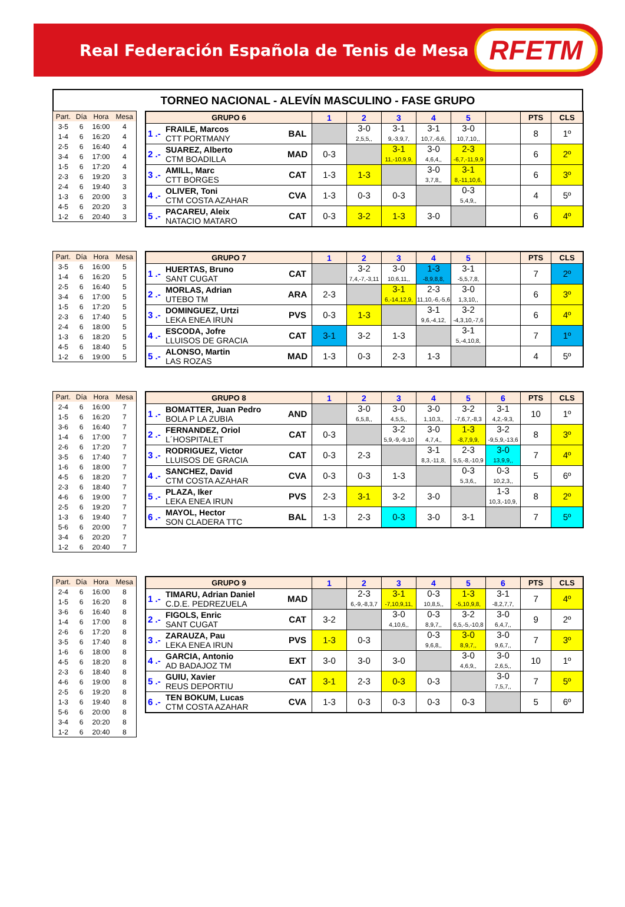Real Federación Española de Tenis de Mesa
RFETM
TORNEO NACIONAL - ALEVÍN MASCULINO - FASE GRUPO
| Part. | Día | Hora | Mesa |
| --- | --- | --- | --- |
| 3-5 | 6 | 16:00 | 4 |
| 1-4 | 6 | 16:20 | 4 |
| 2-5 | 6 | 16:40 | 4 |
| 3-4 | 6 | 17:00 | 4 |
| 1-5 | 6 | 17:20 | 4 |
| 2-3 | 6 | 19:20 | 3 |
| 2-4 | 6 | 19:40 | 3 |
| 1-3 | 6 | 20:00 | 3 |
| 4-5 | 6 | 20:20 | 3 |
| 1-2 | 6 | 20:40 | 3 |
| GRUPO 6 | | | 1 | 2 | 3 | 4 | 5 | | PTS | CLS |
| --- | --- | --- | --- | --- | --- | --- | --- | --- | --- | --- |
| 1 .- | FRAILE, Marcos CTT PORTMANY | BAL | | 3-0 2,5,5,, | 3-1 9,-3,9,7, | 3-1 10,7,-6,6, | 3-0 10,7,10,, | | 8 | 1º |
| 2 .- | SUAREZ, Alberto CTM BOADILLA | MAD | 0-3 | | 3-1 11,-10,9,9, | 3-0 4,6,4,, | 2-3 -6,7,-11,9,9 | | 6 | 2º |
| 3 .- | AMILL, Marc CTT BORGES | CAT | 1-3 | 1-3 | | 3-0 3,7,8,, | 3-1 8,-11,10,6, | | 6 | 3º |
| 4 .- | OLIVER, Toni CTM COSTA AZAHAR | CVA | 1-3 | 0-3 | 0-3 | | 0-3 5,4,9,, | | 4 | 5º |
| 5 .- | PACAREU, Aleix NATACIO MATARO | CAT | 0-3 | 3-2 | 1-3 | 3-0 | | | 6 | 4º |
| Part. | Día | Hora | Mesa |
| --- | --- | --- | --- |
| 3-5 | 6 | 16:00 | 5 |
| 1-4 | 6 | 16:20 | 5 |
| 2-5 | 6 | 16:40 | 5 |
| 3-4 | 6 | 17:00 | 5 |
| 1-5 | 6 | 17:20 | 5 |
| 2-3 | 6 | 17:40 | 5 |
| 2-4 | 6 | 18:00 | 5 |
| 1-3 | 6 | 18:20 | 5 |
| 4-5 | 6 | 18:40 | 5 |
| 1-2 | 6 | 19:00 | 5 |
| GRUPO 7 | | | 1 | 2 | 3 | 4 | 5 | | PTS | CLS |
| --- | --- | --- | --- | --- | --- | --- | --- | --- | --- | --- |
| 1 .- | HUERTAS, Bruno SANT CUGAT | CAT | | 3-2 7,4,-7,-3,11 | 3-0 10,6,11,, | 1-3 -8,9,8,8, | 3-1 -5,5,7,8, | | 7 | 2º |
| 2 .- | MORLAS, Adrian UTEBO TM | ARA | 2-3 | | 3-1 6,-14,12,9, | 2-3 11,10,-6,-5,6 | 3-0 1,3,10,, | | 6 | 3º |
| 3 .- | DOMINGUEZ, Urtzi LEKA ENEA IRUN | PVS | 0-3 | 1-3 | | 3-1 9,6,-4,12, | 3-2 -4,3,10,-7,6 | | 6 | 4º |
| 4 .- | ESCODA, Jofre LLUISOS DE GRACIA | CAT | 3-1 | 3-2 | 1-3 | | 3-1 5,-4,10,8, | | 7 | 1º |
| 5 .- | ALONSO, Martin LAS ROZAS | MAD | 1-3 | 0-3 | 2-3 | 1-3 | | | 4 | 5º |
| Part. | Día | Hora | Mesa |
| --- | --- | --- | --- |
| 2-4 | 6 | 16:00 | 7 |
| 1-5 | 6 | 16:20 | 7 |
| 3-6 | 6 | 16:40 | 7 |
| 1-4 | 6 | 17:00 | 7 |
| 2-6 | 6 | 17:20 | 7 |
| 3-5 | 6 | 17:40 | 7 |
| 1-6 | 6 | 18:00 | 7 |
| 4-5 | 6 | 18:20 | 7 |
| 2-3 | 6 | 18:40 | 7 |
| 4-6 | 6 | 19:00 | 7 |
| 2-5 | 6 | 19:20 | 7 |
| 1-3 | 6 | 19:40 | 7 |
| 5-6 | 6 | 20:00 | 7 |
| 3-4 | 6 | 20:20 | 7 |
| 1-2 | 6 | 20:40 | 7 |
| GRUPO 8 | | | 1 | 2 | 3 | 4 | 5 | 6 | PTS | CLS |
| --- | --- | --- | --- | --- | --- | --- | --- | --- | --- | --- |
| 1 .- | BOMATTER, Juan Pedro BOLA P LA ZUBIA | AND | | 3-0 6,5,8,, | 3-0 4,5,5,, | 3-0 1,10,3,, | 3-2 -7,6,7,-8,3 | 3-1 4,2,-9,3, | 10 | 1º |
| 2 .- | FERNANDEZ, Oriol L´HOSPITALET | CAT | 0-3 | | 3-2 5,9,-9,-9,10 | 3-0 4,7,4,, | 1-3 -8,7,9,9, | 3-2 -9,5,9,-13,6 | 8 | 3º |
| 3 .- | RODRIGUEZ, Victor LLUISOS DE GRACIA | CAT | 0-3 | 2-3 | | 3-1 8,3,-11,8, | 2-3 5,5,-8,-10,9 | 3-0 13,9,9,, | 7 | 4º |
| 4 .- | SANCHEZ, David CTM COSTA AZAHAR | CVA | 0-3 | 0-3 | 1-3 | | 0-3 5,3,6,, | 0-3 10,2,3,, | 5 | 6º |
| 5 .- | PLAZA, Iker LEKA ENEA IRUN | PVS | 2-3 | 3-1 | 3-2 | 3-0 | | 1-3 10,3,-10,9, | 8 | 2º |
| 6 .- | MAYOL, Hector SON CLADERA TTC | BAL | 1-3 | 2-3 | 0-3 | 3-0 | 3-1 | | 7 | 5º |
| Part. | Día | Hora | Mesa |
| --- | --- | --- | --- |
| 2-4 | 6 | 16:00 | 8 |
| 1-5 | 6 | 16:20 | 8 |
| 3-6 | 6 | 16:40 | 8 |
| 1-4 | 6 | 17:00 | 8 |
| 2-6 | 6 | 17:20 | 8 |
| 3-5 | 6 | 17:40 | 8 |
| 1-6 | 6 | 18:00 | 8 |
| 4-5 | 6 | 18:20 | 8 |
| 2-3 | 6 | 18:40 | 8 |
| 4-6 | 6 | 19:00 | 8 |
| 2-5 | 6 | 19:20 | 8 |
| 1-3 | 6 | 19:40 | 8 |
| 5-6 | 6 | 20:00 | 8 |
| 3-4 | 6 | 20:20 | 8 |
| 1-2 | 6 | 20:40 | 8 |
| GRUPO 9 | | | 1 | 2 | 3 | 4 | 5 | 6 | PTS | CLS |
| --- | --- | --- | --- | --- | --- | --- | --- | --- | --- | --- |
| 1 .- | TIMARU, Adrian Daniel C.D.E. PEDREZUELA | MAD | | 2-3 6,-9,-8,3,7 | 3-1 -7,10,9,11, | 0-3 10,8,5,, | 1-3 -5,10,9,8, | 3-1 -8,2,7,7, | 7 | 4º |
| 2 .- | FIGOLS, Enric SANT CUGAT | CAT | 3-2 | | 3-0 4,10,6,, | 0-3 8,9,7,, | 3-2 6,5,-5,-10,8 | 3-0 6,4,7,, | 9 | 2º |
| 3 .- | ZARAUZA, Pau LEKA ENEA IRUN | PVS | 1-3 | 0-3 | | 0-3 9,6,8,, | 3-0 8,9,7,, | 3-0 9,6,7,, | 7 | 3º |
| 4 .- | GARCIA, Antonio AD BADAJOZ TM | EXT | 3-0 | 3-0 | 3-0 | | 3-0 4,6,9,, | 3-0 2,6,5,, | 10 | 1º |
| 5 .- | GUIU, Xavier REUS DEPORTIU | CAT | 3-1 | 2-3 | 0-3 | 0-3 | | 3-0 7,5,7,, | 7 | 5º |
| 6 .- | TEN BOKUM, Lucas CTM COSTA AZAHAR | CVA | 1-3 | 0-3 | 0-3 | 0-3 | 0-3 | | 5 | 6º |